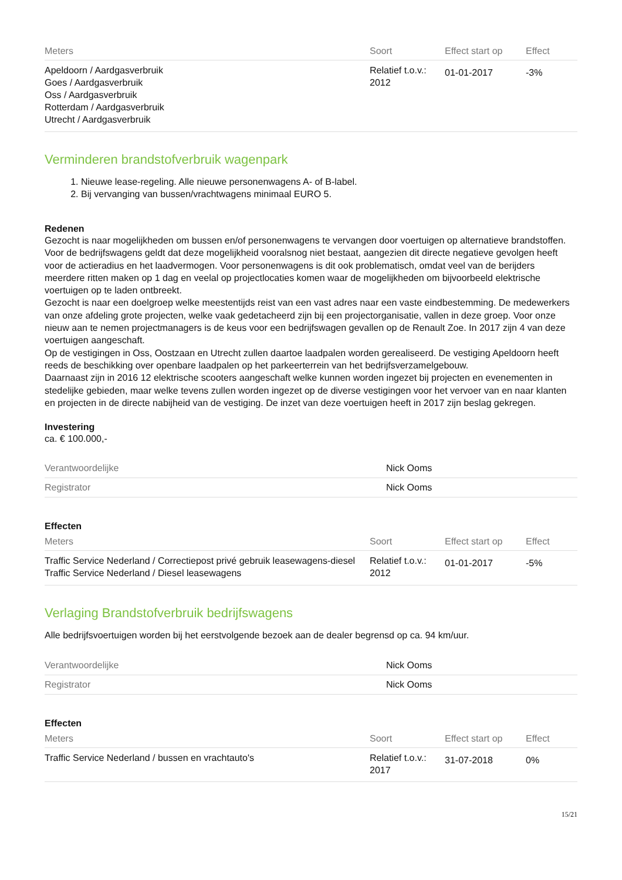| Meters | Soort | Effect start op | Effect |
| --- | --- | --- | --- |
| Apeldoorn / Aardgasverbruik Goes / Aardgasverbruik Oss / Aardgasverbruik Rotterdam / Aardgasverbruik Utrecht / Aardgasverbruik | Relatief t.o.v.: 2012 | 01-01-2017 | -3% |
Verminderen brandstofverbruik wagenpark
1. Nieuwe lease-regeling. Alle nieuwe personenwagens A- of B-label.
2. Bij vervanging van bussen/vrachtwagens minimaal EURO 5.
Redenen
Gezocht is naar mogelijkheden om bussen en/of personenwagens te vervangen door voertuigen op alternatieve brandstoffen. Voor de bedrijfswagens geldt dat deze mogelijkheid vooralsnog niet bestaat, aangezien dit directe negatieve gevolgen heeft voor de actieradius en het laadvermogen. Voor personenwagens is dit ook problematisch, omdat veel van de berijders meerdere ritten maken op 1 dag en veelal op projectlocaties komen waar de mogelijkheden om bijvoorbeeld elektrische voertuigen op te laden ontbreekt.
Gezocht is naar een doelgroep welke meestentijds reist van een vast adres naar een vaste eindbestemming. De medewerkers van onze afdeling grote projecten, welke vaak gedetacheerd zijn bij een projectorganisatie, vallen in deze groep. Voor onze nieuw aan te nemen projectmanagers is de keus voor een bedrijfswagen gevallen op de Renault Zoe. In 2017 zijn 4 van deze voertuigen aangeschaft.
Op de vestigingen in Oss, Oostzaan en Utrecht zullen daartoe laadpalen worden gerealiseerd. De vestiging Apeldoorn heeft reeds de beschikking over openbare laadpalen op het parkeerterrein van het bedrijfsverzamelgebouw.
Daarnaast zijn in 2016 12 elektrische scooters aangeschaft welke kunnen worden ingezet bij projecten en evenementen in stedelijke gebieden, maar welke tevens zullen worden ingezet op de diverse vestigingen voor het vervoer van en naar klanten en projecten in de directe nabijheid van de vestiging. De inzet van deze voertuigen heeft in 2017 zijn beslag gekregen.
Investering
ca. € 100.000,-
| Verantwoordelijke | Nick Ooms |
| Registrator | Nick Ooms |
Effecten
| Meters | Soort | Effect start op | Effect |
| --- | --- | --- | --- |
| Traffic Service Nederland / Correctiepost privé gebruik leasewagens-diesel Traffic Service Nederland / Diesel leasewagens | Relatief t.o.v.: 2012 | 01-01-2017 | -5% |
Verlaging Brandstofverbruik bedrijfswagens
Alle bedrijfsvoertuigen worden bij het eerstvolgende bezoek aan de dealer begrensd op ca. 94 km/uur.
| Verantwoordelijke | Nick Ooms |
| Registrator | Nick Ooms |
Effecten
| Meters | Soort | Effect start op | Effect |
| --- | --- | --- | --- |
| Traffic Service Nederland / bussen en vrachtauto's | Relatief t.o.v.: 2017 | 31-07-2018 | 0% |
15/21